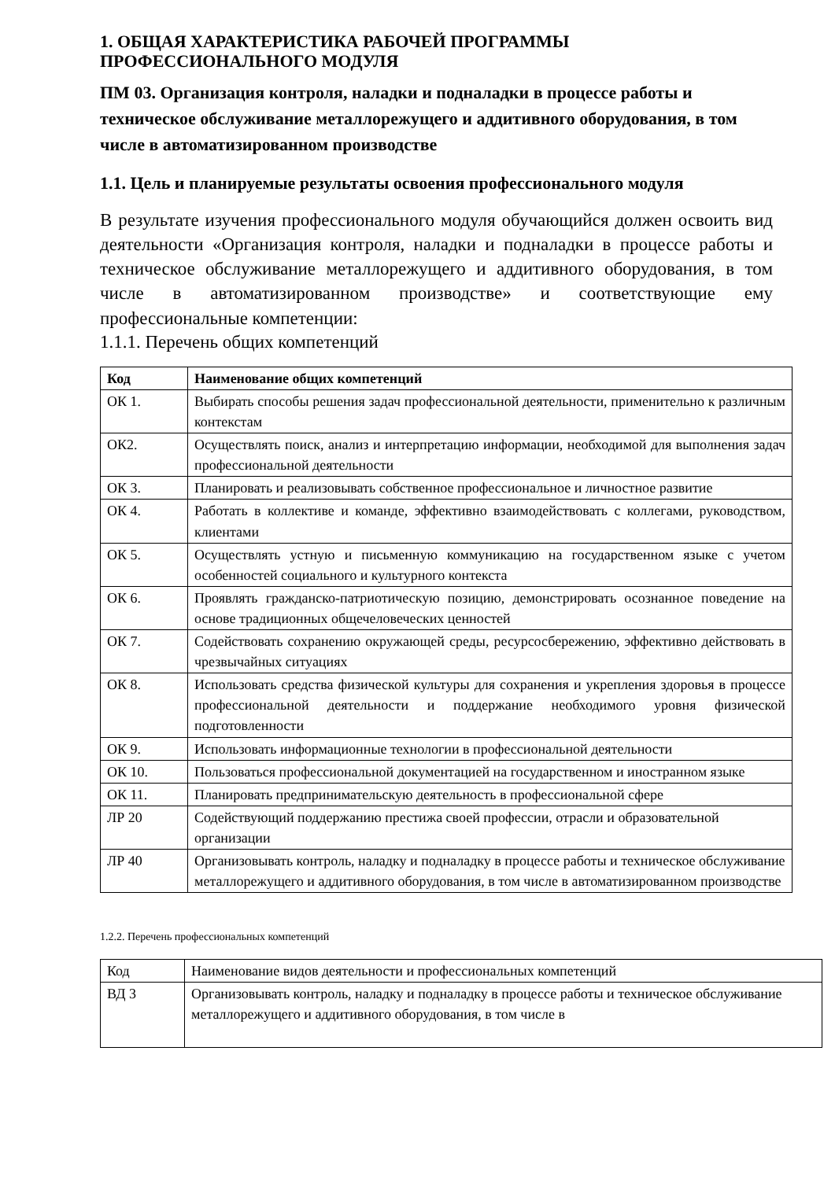1. ОБЩАЯ ХАРАКТЕРИСТИКА РАБОЧЕЙ ПРОГРАММЫ ПРОФЕССИОНАЛЬНОГО МОДУЛЯ
ПМ 03. Организация контроля, наладки и подналадки в процессе работы и техническое обслуживание металлорежущего и аддитивного оборудования, в том числе в автоматизированном производстве
1.1. Цель и планируемые результаты освоения профессионального модуля
В результате изучения профессионального модуля обучающийся должен освоить вид деятельности «Организация контроля, наладки и подналадки в процессе работы и техническое обслуживание металлорежущего и аддитивного оборудования, в том числе в автоматизированном производстве» и соответствующие ему профессиональные компетенции:
1.1.1. Перечень общих компетенций
| Код | Наименование общих компетенций |
| --- | --- |
| ОК 1. | Выбирать способы решения задач профессиональной деятельности, применительно к различным контекстам |
| ОК2. | Осуществлять поиск, анализ и интерпретацию информации, необходимой для выполнения задач профессиональной деятельности |
| ОК 3. | Планировать и реализовывать собственное профессиональное и личностное развитие |
| ОК 4. | Работать в коллективе и команде, эффективно взаимодействовать с коллегами, руководством, клиентами |
| ОК 5. | Осуществлять устную и письменную коммуникацию на государственном языке с учетом особенностей социального и культурного контекста |
| ОК 6. | Проявлять гражданско-патриотическую позицию, демонстрировать осознанное поведение на основе традиционных общечеловеческих ценностей |
| ОК 7. | Содействовать сохранению окружающей среды, ресурсосбережению, эффективно действовать в чрезвычайных ситуациях |
| ОК 8. | Использовать средства физической культуры для сохранения и укрепления здоровья в процессе профессиональной деятельности и поддержание необходимого уровня физической подготовленности |
| ОК 9. | Использовать информационные технологии в профессиональной деятельности |
| ОК 10. | Пользоваться профессиональной документацией на государственном и иностранном языке |
| ОК 11. | Планировать предпринимательскую деятельность в профессиональной сфере |
| ЛР 20 | Содействующий поддержанию престижа своей профессии, отрасли и образовательной организации |
| ЛР 40 | Организовывать контроль, наладку и подналадку в процессе работы и техническое обслуживание металлорежущего и аддитивного оборудования, в том числе в автоматизированном производстве |
1.2.2. Перечень профессиональных компетенций
| Код | Наименование видов деятельности и профессиональных компетенций |
| ВД 3 | Организовывать контроль, наладку и подналадку в процессе работы и техническое обслуживание металлорежущего и аддитивного оборудования, в том числе в |